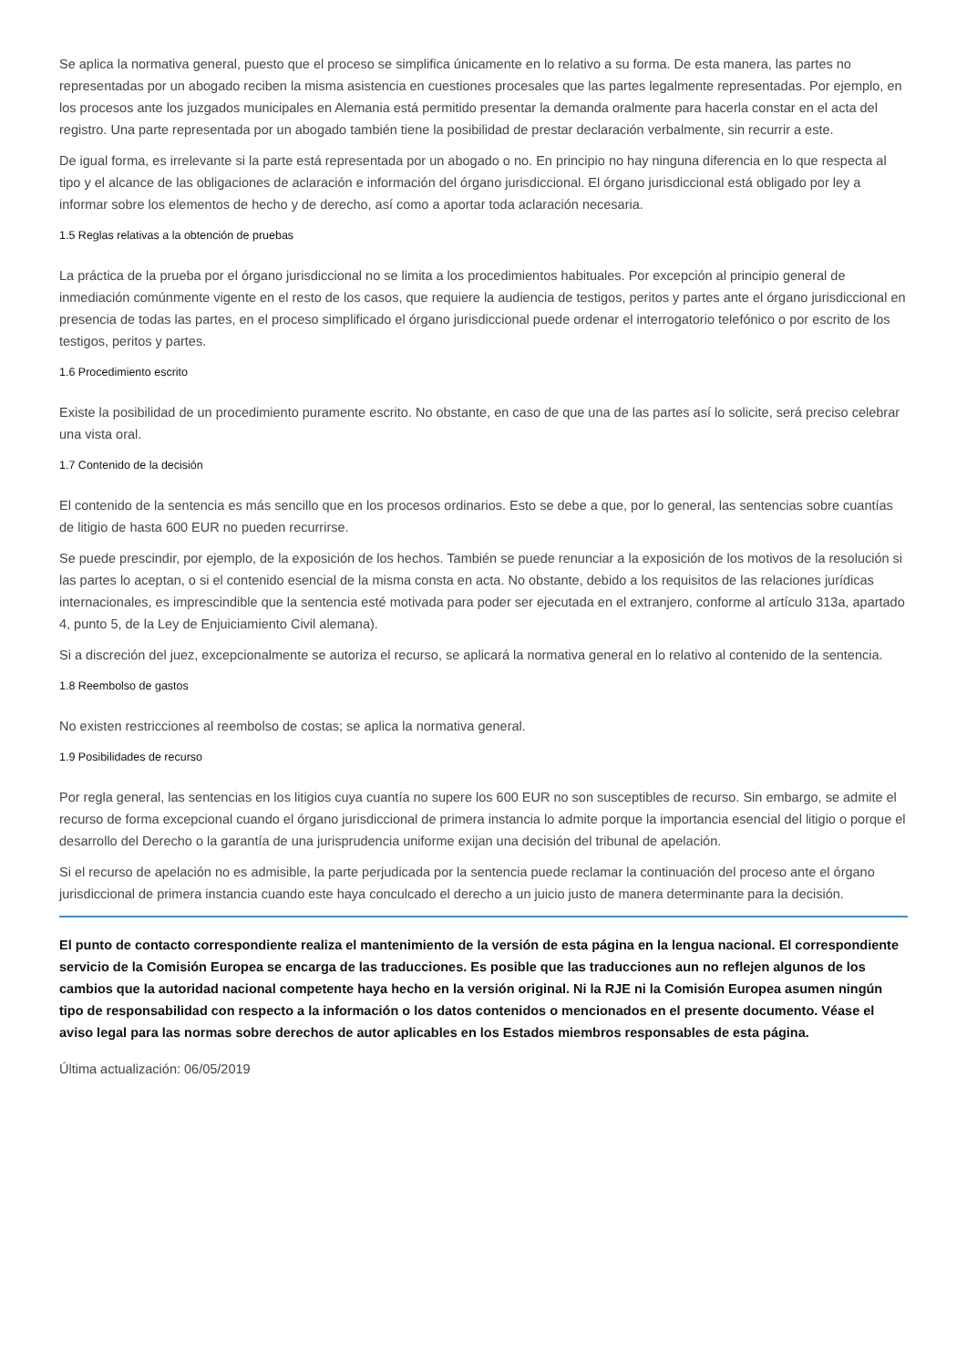Se aplica la normativa general, puesto que el proceso se simplifica únicamente en lo relativo a su forma. De esta manera, las partes no representadas por un abogado reciben la misma asistencia en cuestiones procesales que las partes legalmente representadas. Por ejemplo, en los procesos ante los juzgados municipales en Alemania está permitido presentar la demanda oralmente para hacerla constar en el acta del registro. Una parte representada por un abogado también tiene la posibilidad de prestar declaración verbalmente, sin recurrir a este.
De igual forma, es irrelevante si la parte está representada por un abogado o no. En principio no hay ninguna diferencia en lo que respecta al tipo y el alcance de las obligaciones de aclaración e información del órgano jurisdiccional. El órgano jurisdiccional está obligado por ley a informar sobre los elementos de hecho y de derecho, así como a aportar toda aclaración necesaria.
1.5 Reglas relativas a la obtención de pruebas
La práctica de la prueba por el órgano jurisdiccional no se limita a los procedimientos habituales. Por excepción al principio general de inmediación comúnmente vigente en el resto de los casos, que requiere la audiencia de testigos, peritos y partes ante el órgano jurisdiccional en presencia de todas las partes, en el proceso simplificado el órgano jurisdiccional puede ordenar el interrogatorio telefónico o por escrito de los testigos, peritos y partes.
1.6 Procedimiento escrito
Existe la posibilidad de un procedimiento puramente escrito. No obstante, en caso de que una de las partes así lo solicite, será preciso celebrar una vista oral.
1.7 Contenido de la decisión
El contenido de la sentencia es más sencillo que en los procesos ordinarios. Esto se debe a que, por lo general, las sentencias sobre cuantías de litigio de hasta 600 EUR no pueden recurrirse.
Se puede prescindir, por ejemplo, de la exposición de los hechos. También se puede renunciar a la exposición de los motivos de la resolución si las partes lo aceptan, o si el contenido esencial de la misma consta en acta. No obstante, debido a los requisitos de las relaciones jurídicas internacionales, es imprescindible que la sentencia esté motivada para poder ser ejecutada en el extranjero, conforme al artículo 313a, apartado 4, punto 5, de la Ley de Enjuiciamiento Civil alemana).
Si a discreción del juez, excepcionalmente se autoriza el recurso, se aplicará la normativa general en lo relativo al contenido de la sentencia.
1.8 Reembolso de gastos
No existen restricciones al reembolso de costas; se aplica la normativa general.
1.9 Posibilidades de recurso
Por regla general, las sentencias en los litigios cuya cuantía no supere los 600 EUR no son susceptibles de recurso. Sin embargo, se admite el recurso de forma excepcional cuando el órgano jurisdiccional de primera instancia lo admite porque la importancia esencial del litigio o porque el desarrollo del Derecho o la garantía de una jurisprudencia uniforme exijan una decisión del tribunal de apelación.
Si el recurso de apelación no es admisible, la parte perjudicada por la sentencia puede reclamar la continuación del proceso ante el órgano jurisdiccional de primera instancia cuando este haya conculcado el derecho a un juicio justo de manera determinante para la decisión.
El punto de contacto correspondiente realiza el mantenimiento de la versión de esta página en la lengua nacional. El correspondiente servicio de la Comisión Europea se encarga de las traducciones. Es posible que las traducciones aun no reflejen algunos de los cambios que la autoridad nacional competente haya hecho en la versión original. Ni la RJE ni la Comisión Europea asumen ningún tipo de responsabilidad con respecto a la información o los datos contenidos o mencionados en el presente documento. Véase el aviso legal para las normas sobre derechos de autor aplicables en los Estados miembros responsables de esta página.
Última actualización: 06/05/2019